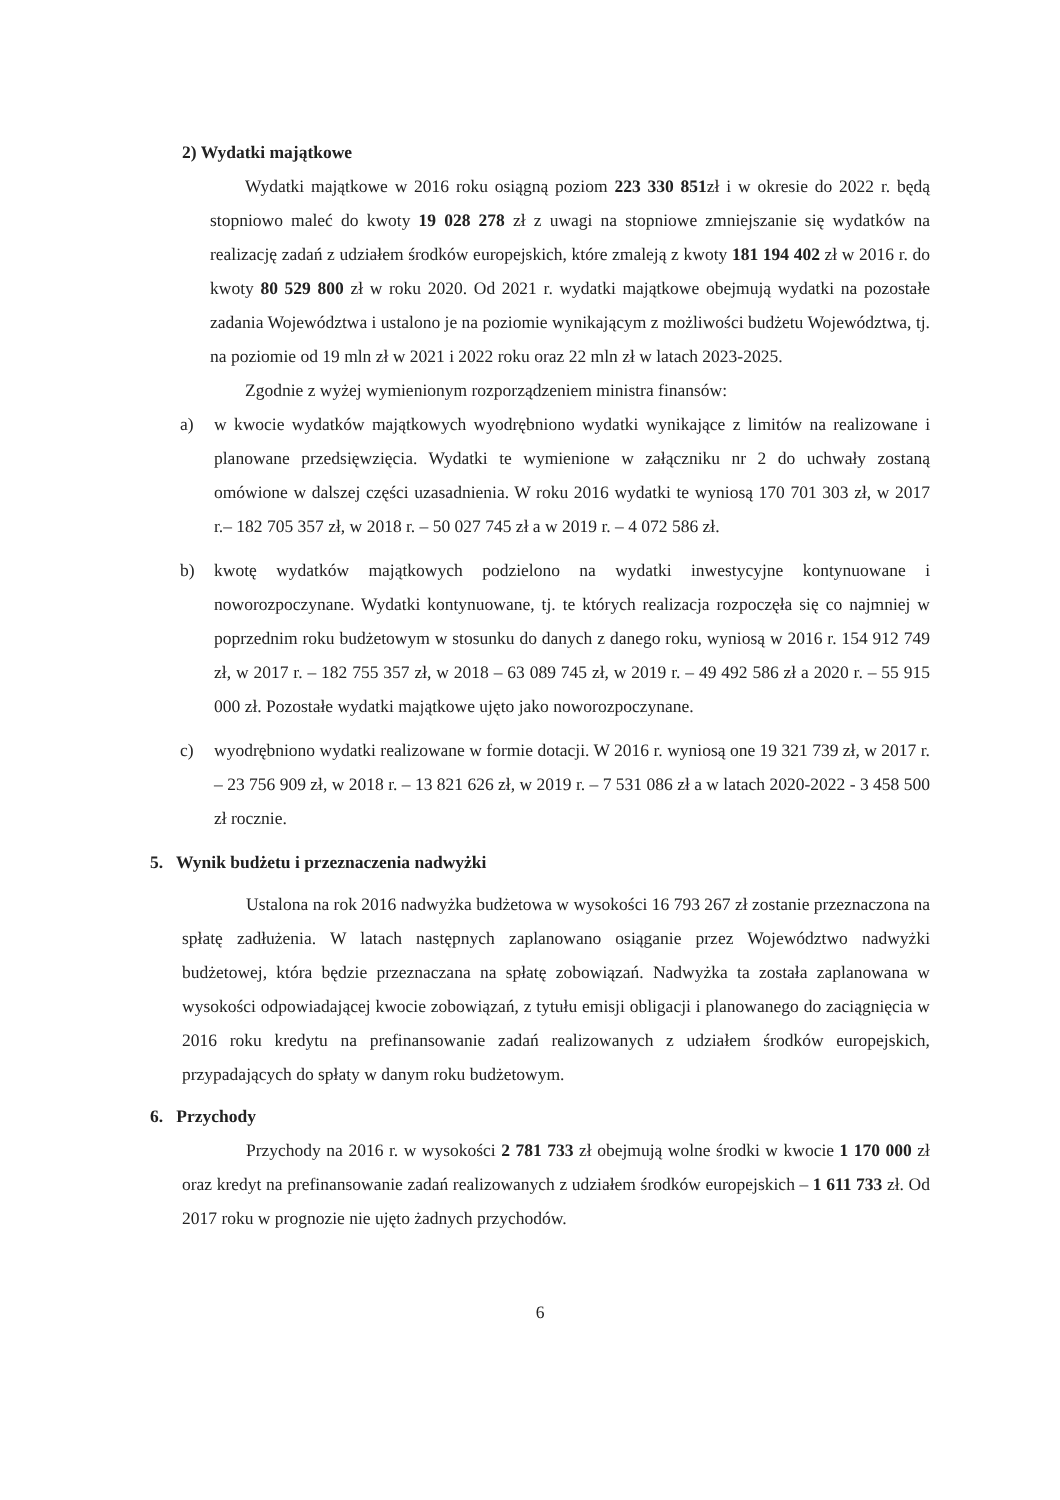2) Wydatki majątkowe
Wydatki majątkowe w 2016 roku osiągną poziom 223 330 851zł i w okresie do 2022 r. będą stopniowo maleć do kwoty 19 028 278 zł z uwagi na stopniowe zmniejszanie się wydatków na realizację zadań z udziałem środków europejskich, które zmaleją z kwoty 181 194 402 zł w 2016 r. do kwoty 80 529 800 zł w roku 2020. Od 2021 r. wydatki majątkowe obejmują wydatki na pozostałe zadania Województwa i ustalono je na poziomie wynikającym z możliwości budżetu Województwa, tj. na poziomie od 19 mln zł w 2021 i 2022 roku oraz 22 mln zł w latach 2023-2025.
Zgodnie z wyżej wymienionym rozporządzeniem ministra finansów:
a) w kwocie wydatków majątkowych wyodrębniono wydatki wynikające z limitów na realizowane i planowane przedsięwzięcia. Wydatki te wymienione w załączniku nr 2 do uchwały zostaną omówione w dalszej części uzasadnienia. W roku 2016 wydatki te wyniosą 170 701 303 zł, w 2017 r.– 182 705 357 zł, w 2018 r. – 50 027 745 zł a w 2019 r. – 4 072 586 zł.
b) kwotę wydatków majątkowych podzielono na wydatki inwestycyjne kontynuowane i noworozpoczynane. Wydatki kontynuowane, tj. te których realizacja rozpoczęła się co najmniej w poprzednim roku budżetowym w stosunku do danych z danego roku, wyniosą w 2016 r. 154 912 749 zł, w 2017 r. – 182 755 357 zł, w 2018 – 63 089 745 zł, w 2019 r. – 49 492 586 zł a 2020 r. – 55 915 000 zł. Pozostałe wydatki majątkowe ujęto jako noworozpoczynane.
c) wyodrębniono wydatki realizowane w formie dotacji. W 2016 r. wyniosą one 19 321 739 zł, w 2017 r. – 23 756 909 zł, w 2018 r. – 13 821 626 zł, w 2019 r. – 7 531 086 zł a w latach 2020-2022 - 3 458 500 zł rocznie.
5. Wynik budżetu i przeznaczenia nadwyżki
Ustalona na rok 2016 nadwyżka budżetowa w wysokości 16 793 267 zł zostanie przeznaczona na spłatę zadłużenia. W latach następnych zaplanowano osiąganie przez Województwo nadwyżki budżetowej, która będzie przeznaczana na spłatę zobowiązań. Nadwyżka ta została zaplanowana w wysokości odpowiadającej kwocie zobowiązań, z tytułu emisji obligacji i planowanego do zaciągnięcia w 2016 roku kredytu na prefinansowanie zadań realizowanych z udziałem środków europejskich, przypadających do spłaty w danym roku budżetowym.
6. Przychody
Przychody na 2016 r. w wysokości 2 781 733 zł obejmują wolne środki w kwocie 1 170 000 zł oraz kredyt na prefinansowanie zadań realizowanych z udziałem środków europejskich – 1 611 733 zł. Od 2017 roku w prognozie nie ujęto żadnych przychodów.
6